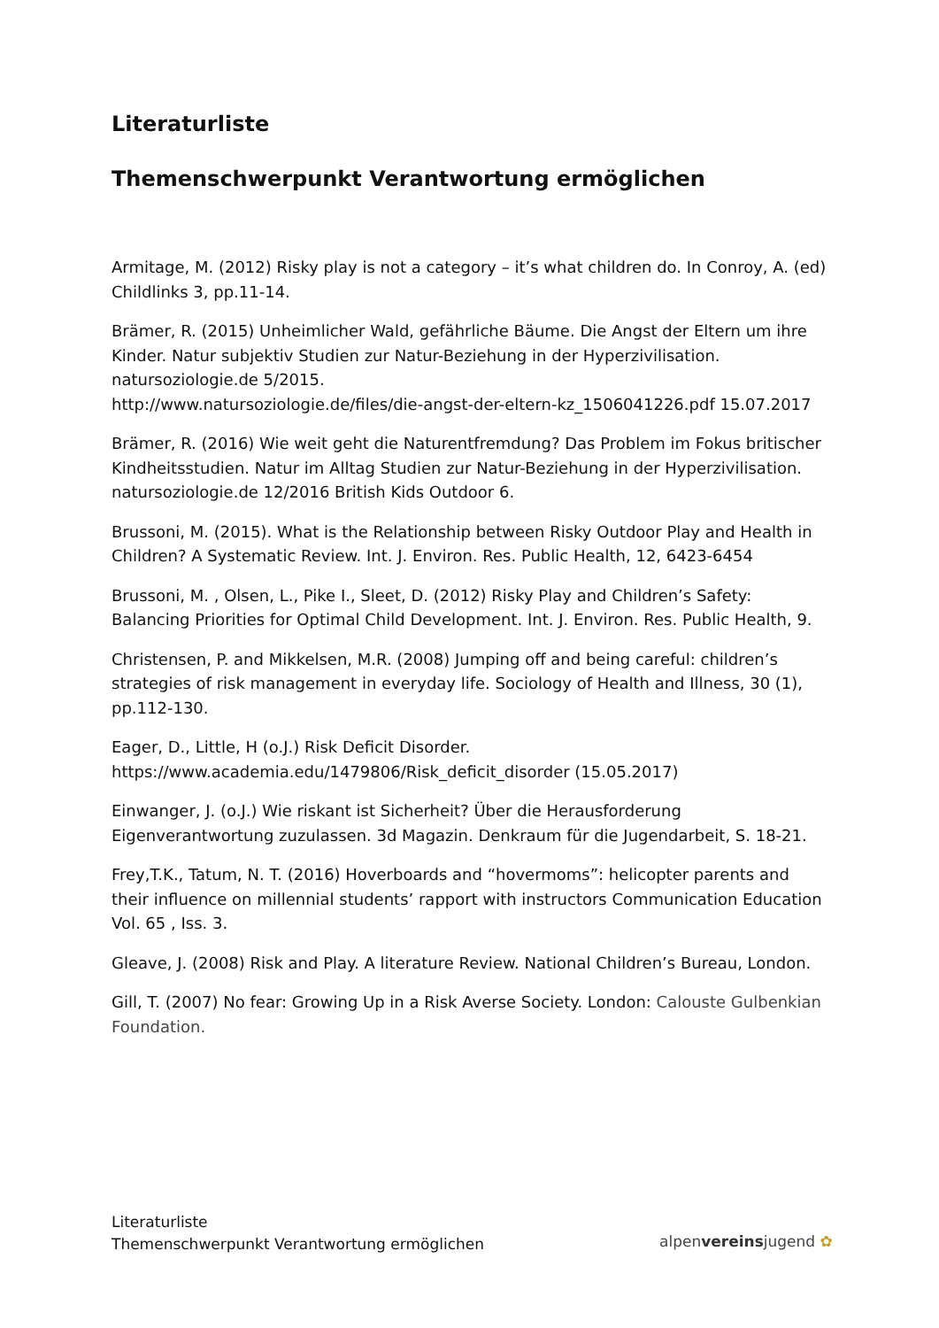Literaturliste
Themenschwerpunkt Verantwortung ermöglichen
Armitage, M. (2012) Risky play is not a category – it’s what children do. In Conroy, A. (ed) Childlinks 3, pp.11-14.
Brämer, R. (2015) Unheimlicher Wald, gefährliche Bäume. Die Angst der Eltern um ihre Kinder. Natur subjektiv Studien zur Natur-Beziehung in der Hyperzivilisation. natursoziologie.de 5/2015.
http://www.natursoziologie.de/files/die-angst-der-eltern-kz_1506041226.pdf 15.07.2017
Brämer, R. (2016) Wie weit geht die Naturentfremdung? Das Problem im Fokus britischer Kindheitsstudien. Natur im Alltag Studien zur Natur-Beziehung in der Hyperzivilisation. natursoziologie.de 12/2016 British Kids Outdoor 6.
Brussoni, M. (2015). What is the Relationship between Risky Outdoor Play and Health in Children? A Systematic Review. Int. J. Environ. Res. Public Health, 12, 6423-6454
Brussoni, M. , Olsen, L., Pike I., Sleet, D. (2012) Risky Play and Children’s Safety: Balancing Priorities for Optimal Child Development. Int. J. Environ. Res. Public Health, 9.
Christensen, P. and Mikkelsen, M.R. (2008) Jumping off and being careful: children’s strategies of risk management in everyday life. Sociology of Health and Illness, 30 (1), pp.112-130.
Eager, D., Little, H (o.J.) Risk Deficit Disorder.
https://www.academia.edu/1479806/Risk_deficit_disorder (15.05.2017)
Einwanger, J. (o.J.) Wie riskant ist Sicherheit? Über die Herausforderung Eigenverantwortung zuzulassen. 3d Magazin. Denkraum für die Jugendarbeit, S. 18-21.
Frey,T.K., Tatum, N. T. (2016) Hoverboards and “hovermoms”: helicopter parents and their influence on millennial students’ rapport with instructors Communication Education Vol. 65 , Iss. 3.
Gleave, J. (2008) Risk and Play. A literature Review. National Children’s Bureau, London.
Gill, T. (2007) No fear: Growing Up in a Risk Averse Society. London: Calouste Gulbenkian Foundation.
Literaturliste
Themenschwerpunkt Verantwortung ermöglichen
alpenvereinsjugend ✿